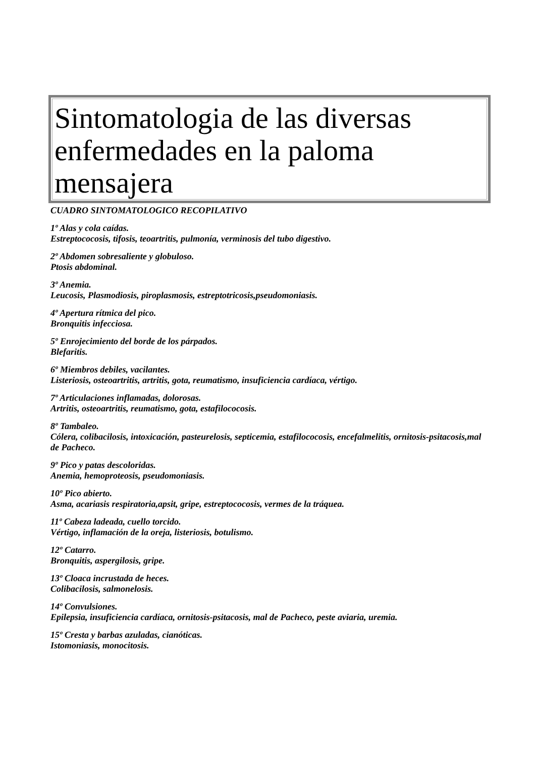Sintomatologia de las diversas enfermedades en la paloma mensajera
CUADRO SINTOMATOLOGICO RECOPILATIVO
1º Alas y cola caídas.
Estreptococosis, tifosis, teoartritis, pulmonía, verminosis del tubo digestivo.
2º Abdomen sobresaliente y globuloso.
Ptosis abdominal.
3º Anemia.
Leucosis, Plasmodiosis, piroplasmosis, estreptotricosis,pseudomoniasis.
4º Apertura rítmica del pico.
Bronquitis infecciosa.
5º Enrojecimiento del borde de los párpados.
Blefaritis.
6º Miembros debiles, vacilantes.
Listeriosis, osteoartritis, artritis, gota, reumatismo, insuficiencia cardíaca, vértigo.
7º Articulaciones inflamadas, dolorosas.
Artritis, osteoartritis, reumatismo, gota, estafilococosis.
8º Tambaleo.
Cólera, colibacilosis, intoxicación, pasteurelosis, septicemia, estafilococosis, encefalmelitis, ornitosis-psitacosis,mal de Pacheco.
9º Pico y patas descoloridas.
Anemia, hemoproteosis, pseudomoniasis.
10º Pico abierto.
Asma, acariasis respiratoria,apsit, gripe, estreptococosis, vermes de la tráquea.
11º Cabeza ladeada, cuello torcido.
Vértigo, inflamación de la oreja, listeriosis, botulismo.
12º Catarro.
Bronquitis, aspergilosis, gripe.
13º Cloaca incrustada de heces.
Colibacilosis, salmonelosis.
14º Convulsiones.
Epilepsia, insuficiencia cardíaca, ornitosis-psitacosis, mal de Pacheco, peste aviaria, uremia.
15º Cresta y barbas azuladas, cianóticas.
Istomoniasis, monocitosis.